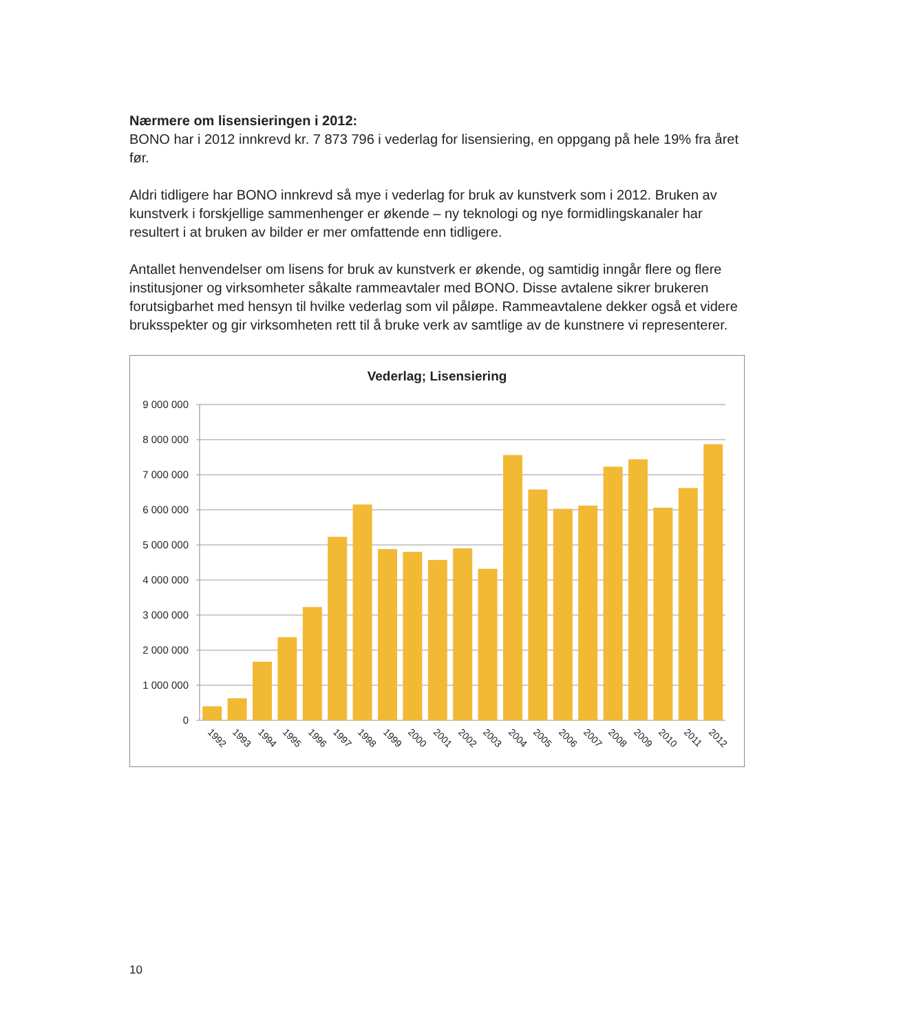Nærmere om lisensieringen i 2012:
BONO har i 2012 innkrevd kr. 7 873 796 i vederlag for lisensiering, en oppgang på hele 19% fra året før.
Aldri tidligere har BONO innkrevd så mye i vederlag for bruk av kunstverk som i 2012. Bruken av kunstverk i forskjellige sammenhenger er økende – ny teknologi og nye formidlingskanaler har resultert i at bruken av bilder er mer omfattende enn tidligere.
Antallet henvendelser om lisens for bruk av kunstverk er økende, og samtidig inngår flere og flere institusjoner og virksomheter såkalte rammeavtaler med BONO. Disse avtalene sikrer brukeren forutsigbarhet med hensyn til hvilke vederlag som vil påløpe. Rammeavtalene dekker også et videre bruksspekter og gir virksomheten rett til å bruke verk av samtlige av de kunstnere vi representerer.
Vederlag; Lisensiering
9 000 000
8 000 000
7 000 000
6 000 000
5 000 000
4 000 000
3 000 000
2 000 000
1 000 000
0
1992
1993
1994
1995
1996
1997
1998
1999
2000
2001
2002
2003
2004
2005
2006
2007
2008
2009
2010
2011
2012
10